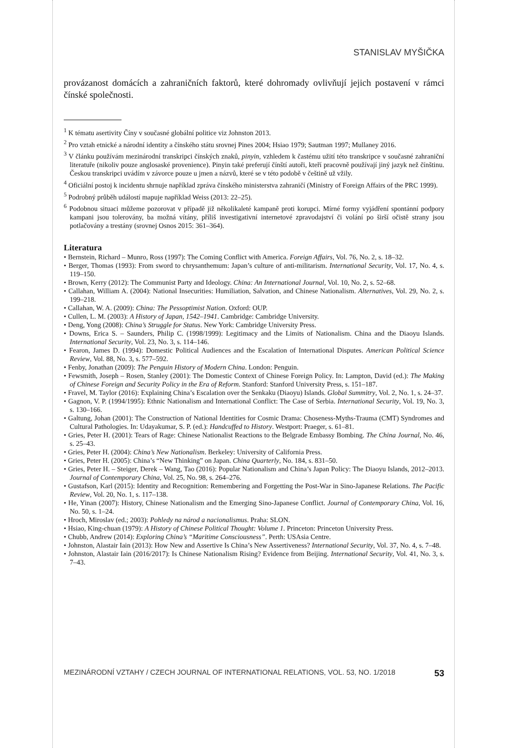STANISLAV MYŠIČKA
provázanost domácích a zahraničních faktorů, které dohromady ovlivňují jejich postavení v rámci čínské společnosti.
<sup>1</sup> K tématu asertivity Číny v současné globální politice viz Johnston 2013.
<sup>2</sup> Pro vztah etnické a národní identity a čínského státu srovnej Pines 2004; Hsiao 1979; Sautman 1997; Mullaney 2016.
<sup>3</sup> V článku používám mezinárodní transkripci čínských znaků, pinyin, vzhledem k častému užití této transkripce v současné zahraniční literatuře (nikoliv pouze anglosaské provenience). Pinyin také preferují čínští autoři, kteří pracovně používají jiný jazyk než čínštinu. Českou transkripci uvádím v závorce pouze u jmen a názvů, které se v této podobě v češtině už vžily.
<sup>4</sup> Oficiální postoj k incidentu shrnuje například zpráva čínského ministerstva zahraničí (Ministry of Foreign Affairs of the PRC 1999).
<sup>5</sup> Podrobný průběh událostí mapuje například Weiss (2013: 22–25).
<sup>6</sup> Podobnou situaci můžeme pozorovat v případě již několikaleté kampaně proti korupci. Mírné formy vyjádření spontánní podpory kampani jsou tolerovány, ba možná vítány, příliš investigativní internetové zpravodajství či volání po širší očistě strany jsou potlačovány a trestány (srovnej Osnos 2015: 361–364).
Literatura
• Bernstein, Richard – Munro, Ross (1997): The Coming Conflict with America. Foreign Affairs, Vol. 76, No. 2, s. 18–32.
• Berger, Thomas (1993): From sword to chrysanthemum: Japan’s culture of anti-militarism. International Security, Vol. 17, No. 4, s. 119–150.
• Brown, Kerry (2012): The Communist Party and Ideology. China: An International Journal, Vol. 10, No. 2, s. 52–68.
• Callahan, William A. (2004): National Insecurities: Humiliation, Salvation, and Chinese Nationalism. Alternatives, Vol. 29, No. 2, s. 199–218.
• Callahan, W. A. (2009): China: The Pessoptimist Nation. Oxford: OUP.
• Cullen, L. M. (2003): A History of Japan, 1542–1941. Cambridge: Cambridge University.
• Deng, Yong (2008): China’s Struggle for Status. New York: Cambridge University Press.
• Downs, Erica S. – Saunders, Philip C. (1998/1999): Legitimacy and the Limits of Nationalism. China and the Diaoyu Islands. International Security, Vol. 23, No. 3, s. 114–146.
• Fearon, James D. (1994): Domestic Political Audiences and the Escalation of International Disputes. American Political Science Review, Vol. 88, No. 3, s. 577–592.
• Fenby, Jonathan (2009): The Penguin History of Modern China. London: Penguin.
• Fewsmith, Joseph – Rosen, Stanley (2001): The Domestic Context of Chinese Foreign Policy. In: Lampton, David (ed.): The Making of Chinese Foreign and Security Policy in the Era of Reform. Stanford: Stanford University Press, s. 151–187.
• Fravel, M. Taylor (2016): Explaining China’s Escalation over the Senkaku (Diaoyu) Islands. Global Summitry, Vol. 2, No. 1, s. 24–37.
• Gagnon, V. P. (1994/1995): Ethnic Nationalism and International Conflict: The Case of Serbia. International Security, Vol. 19, No. 3, s. 130–166.
• Galtung, Johan (2001): The Construction of National Identities for Cosmic Drama: Choseness-Myths-Trauma (CMT) Syndromes and Cultural Pathologies. In: Udayakumar, S. P. (ed.): Handcuffed to History. Westport: Praeger, s. 61–81.
• Gries, Peter H. (2001): Tears of Rage: Chinese Nationalist Reactions to the Belgrade Embassy Bombing. The China Journal, No. 46, s. 25–43.
• Gries, Peter H. (2004): China’s New Nationalism. Berkeley: University of California Press.
• Gries, Peter H. (2005): China’s “New Thinking” on Japan. China Quarterly, No. 184, s. 831–50.
• Gries, Peter H. – Steiger, Derek – Wang, Tao (2016): Popular Nationalism and China’s Japan Policy: The Diaoyu Islands, 2012–2013. Journal of Contemporary China, Vol. 25, No. 98, s. 264–276.
• Gustafson, Karl (2015): Identity and Recognition: Remembering and Forgetting the Post-War in Sino-Japanese Relations. The Pacific Review, Vol. 20, No. 1, s. 117–138.
• He, Yinan (2007): History, Chinese Nationalism and the Emerging Sino-Japanese Conflict. Journal of Contemporary China, Vol. 16, No. 50, s. 1–24.
• Hroch, Miroslav (ed.; 2003): Pohledy na národ a nacionalismus. Praha: SLON.
• Hsiao, King-chuan (1979): A History of Chinese Political Thought: Volume 1. Princeton: Princeton University Press.
• Chubb, Andrew (2014): Exploring China’s “Maritime Consciousness”. Perth: USAsia Centre.
• Johnston, Alastair Iain (2013): How New and Assertive Is China’s New Assertiveness? International Security, Vol. 37, No. 4, s. 7–48.
• Johnston, Alastair Iain (2016/2017): Is Chinese Nationalism Rising? Evidence from Beijing. International Security, Vol. 41, No. 3, s. 7–43.
MEZINÁRODNÍ VZTAHY / CZECH JOURNAL OF INTERNATIONAL RELATIONS, VOL. 53, NO. 1/2018 53